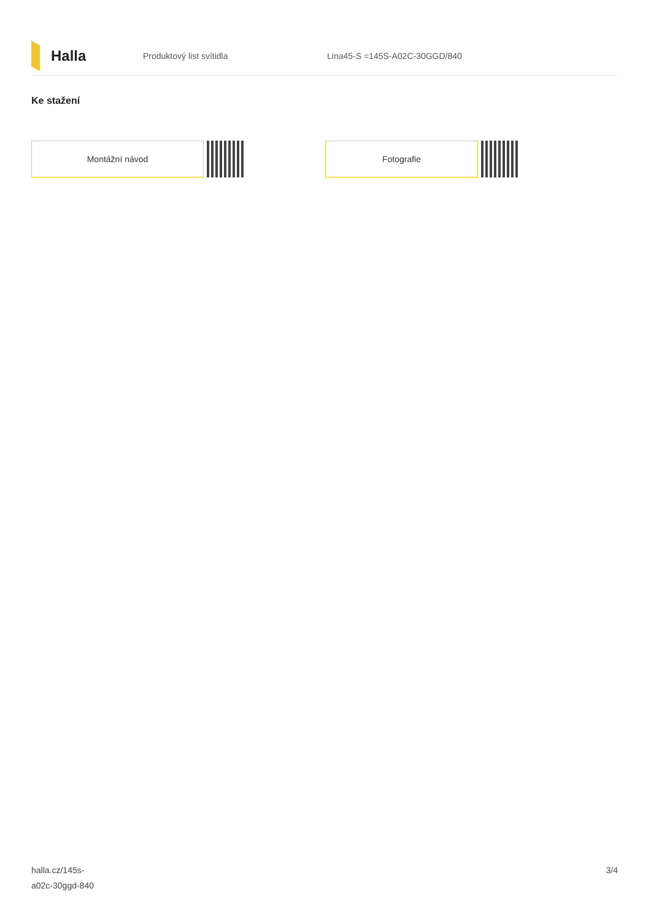Halla
Produktový list svítidla Lina45-S =145S-A02C-30GGD/840
Ke stažení
Montážní návod Fotografie
halla.cz/145s-
a02c-30ggd-840
3/4